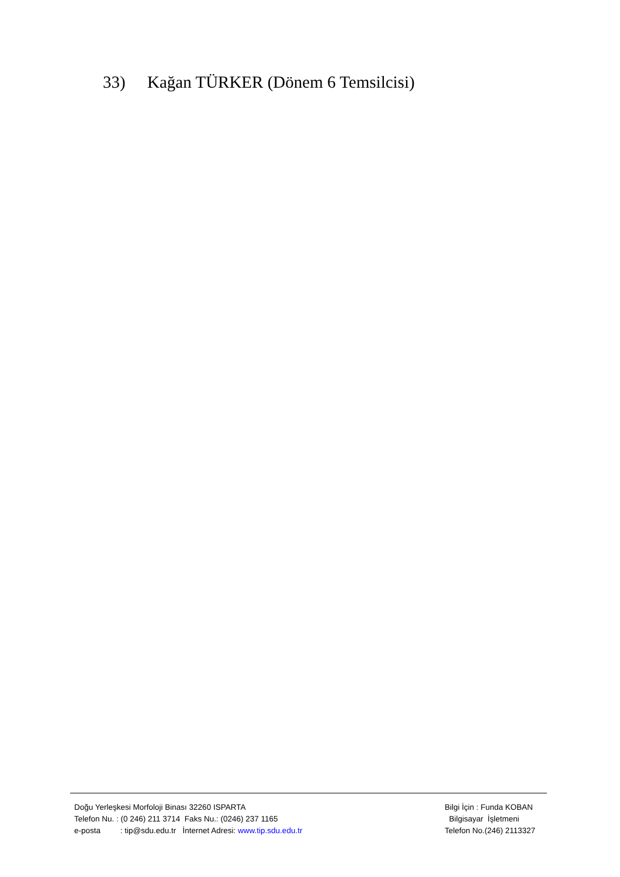33) Kağan TÜRKER (Dönem 6 Temsilcisi)
Doğu Yerleşkesi Morfoloji Binası 32260 ISPARTA
Telefon Nu. : (0 246) 211 3714 Faks Nu.: (0246) 237 1165
e-posta : tip@sdu.edu.tr İnternet Adresi: www.tip.sdu.edu.tr
Bilgi İçin : Funda KOBAN
Bilgisayar İşletmeni
Telefon No.(246) 2113327